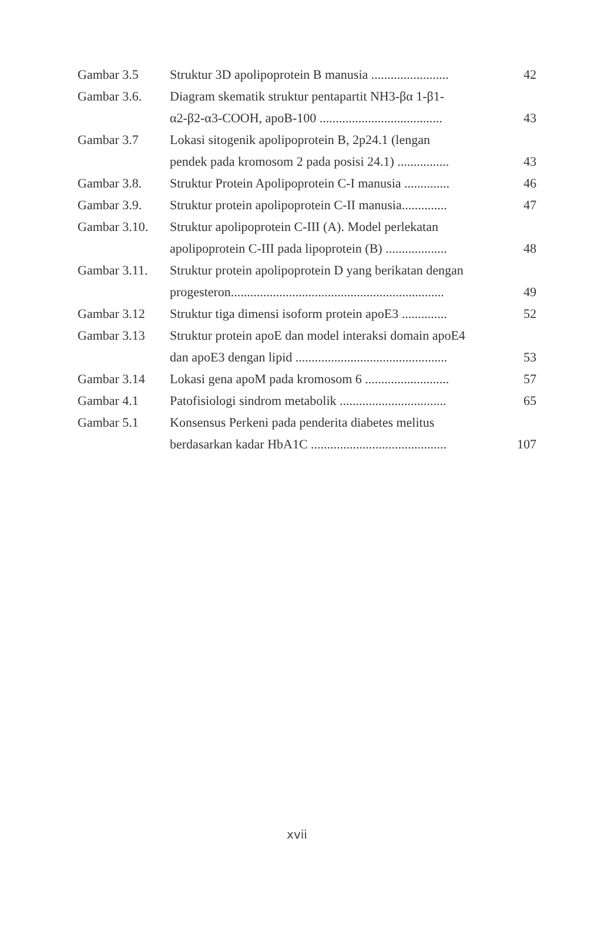| Gambar 3.5 | Struktur 3D apolipoprotein B manusia ........................ | 42 |
| Gambar 3.6. | Diagram skematik struktur pentapartit NH3-βα 1-β1- | |
| | α2-β2-α3-COOH, apoB-100 ...................................... | 43 |
| Gambar 3.7 | Lokasi sitogenik apolipoprotein B, 2p24.1 (lengan | |
| | pendek pada kromosom 2 pada posisi 24.1) ................ | 43 |
| Gambar 3.8. | Struktur Protein Apolipoprotein C-I manusia .............. | 46 |
| Gambar 3.9. | Struktur protein apolipoprotein C-II manusia.............. | 47 |
| Gambar 3.10. | Struktur apolipoprotein C-III (A). Model perlekatan | |
| | apolipoprotein C-III pada lipoprotein (B) ................... | 48 |
| Gambar 3.11. | Struktur protein apolipoprotein D yang berikatan dengan | |
| | progesteron.................................................................. | 49 |
| Gambar 3.12 | Struktur tiga dimensi isoform protein apoE3 .............. | 52 |
| Gambar 3.13 | Struktur protein apoE dan model interaksi domain apoE4 | |
| | dan apoE3 dengan lipid ............................................... | 53 |
| Gambar 3.14 | Lokasi gena apoM pada kromosom 6 .......................... | 57 |
| Gambar 4.1 | Patofisiologi sindrom metabolik ................................. | 65 |
| Gambar 5.1 | Konsensus Perkeni pada penderita diabetes melitus | |
| | berdasarkan kadar HbA1C .......................................... | 107 |
xvii